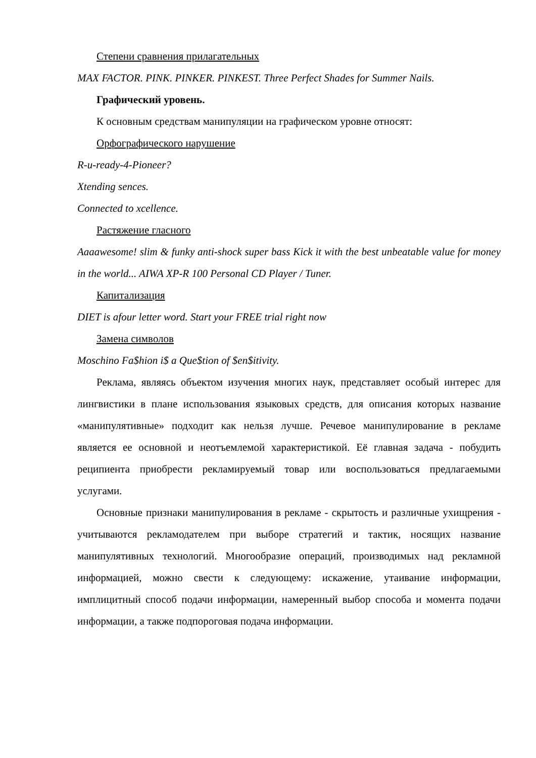Степени сравнения прилагательных
MAX FACTOR. PINK. PINKER. PINKEST. Three Perfect Shades for Summer Nails.
Графический уровень.
К основным средствам манипуляции на графическом уровне относят:
Орфографического нарушение
R-u-ready-4-Pioneer?
Xtending sences.
Connected to xcellence.
Растяжение гласного
Aaaawesome! slim & funky anti-shock super bass Kick it with the best unbeatable value for money in the world... AIWA XP-R 100 Personal CD Player / Tuner.
Капитализация
DIET is afour letter word. Start your FREE trial right now
Замена символов
Moschino Fa$hion i$ a Que$tion of $en$itivity.
Реклама, являясь объектом изучения многих наук, представляет особый интерес для лингвистики в плане использования языковых средств, для описания которых название «манипулятивные» подходит как нельзя лучше. Речевое манипулирование в рекламе является ее основной и неотъемлемой характеристикой. Её главная задача - побудить реципиента приобрести рекламируемый товар или воспользоваться предлагаемыми услугами.
Основные признаки манипулирования в рекламе - скрытость и различные ухищрения - учитываются рекламодателем при выборе стратегий и тактик, носящих название манипулятивных технологий. Многообразие операций, производимых над рекламной информацией, можно свести к следующему: искажение, утаивание информации, имплицитный способ подачи информации, намеренный выбор способа и момента подачи информации, а также подпороговая подача информации.